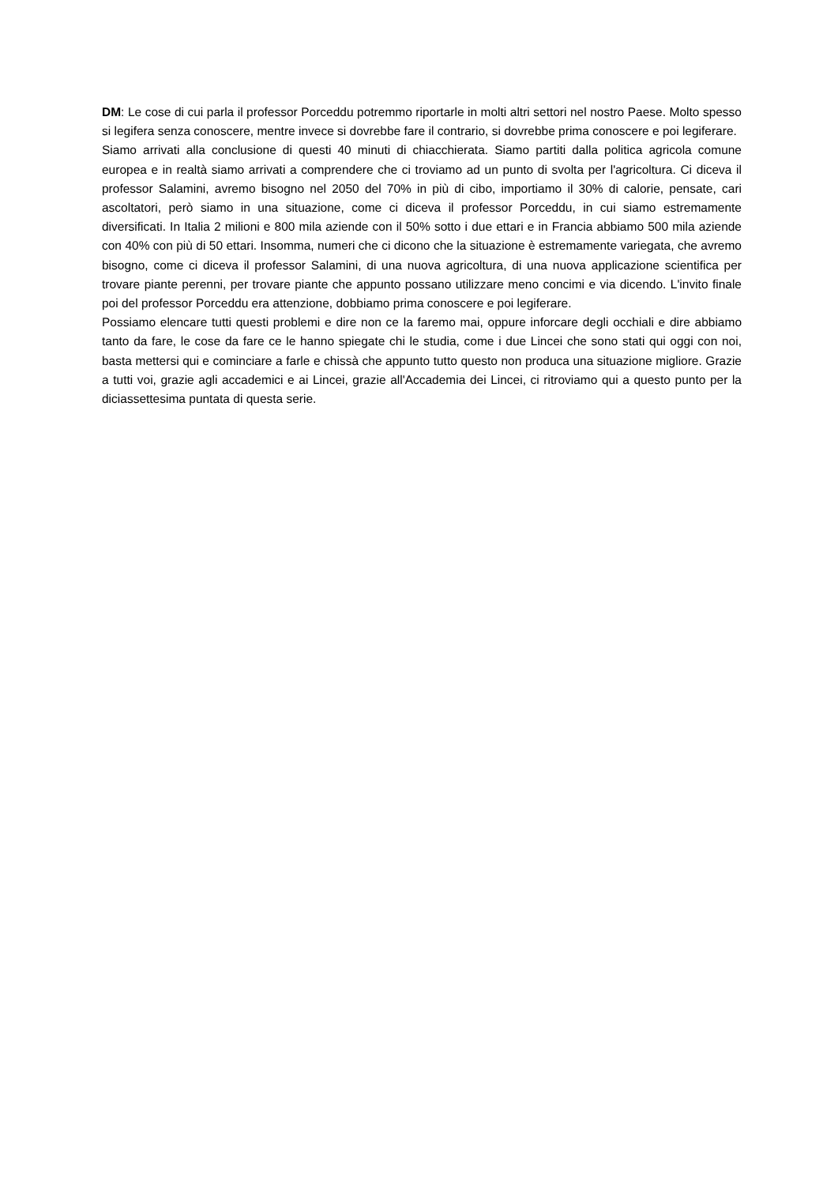DM: Le cose di cui parla il professor Porceddu potremmo riportarle in molti altri settori nel nostro Paese. Molto spesso si legifera senza conoscere, mentre invece si dovrebbe fare il contrario, si dovrebbe prima conoscere e poi legiferare.
Siamo arrivati alla conclusione di questi 40 minuti di chiacchierata. Siamo partiti dalla politica agricola comune europea e in realtà siamo arrivati a comprendere che ci troviamo ad un punto di svolta per l'agricoltura. Ci diceva il professor Salamini, avremo bisogno nel 2050 del 70% in più di cibo, importiamo il 30% di calorie, pensate, cari ascoltatori, però siamo in una situazione, come ci diceva il professor Porceddu, in cui siamo estremamente diversificati. In Italia 2 milioni e 800 mila aziende con il 50% sotto i due ettari e in Francia abbiamo 500 mila aziende con 40% con più di 50 ettari. Insomma, numeri che ci dicono che la situazione è estremamente variegata, che avremo bisogno, come ci diceva il professor Salamini, di una nuova agricoltura, di una nuova applicazione scientifica per trovare piante perenni, per trovare piante che appunto possano utilizzare meno concimi e via dicendo. L'invito finale poi del professor Porceddu era attenzione, dobbiamo prima conoscere e poi legiferare.
Possiamo elencare tutti questi problemi e dire non ce la faremo mai, oppure inforcare degli occhiali e dire abbiamo tanto da fare, le cose da fare ce le hanno spiegate chi le studia, come i due Lincei che sono stati qui oggi con noi, basta mettersi qui e cominciare a farle e chissà che appunto tutto questo non produca una situazione migliore. Grazie a tutti voi, grazie agli accademici e ai Lincei, grazie all'Accademia dei Lincei, ci ritroviamo qui a questo punto per la diciassettesima puntata di questa serie.